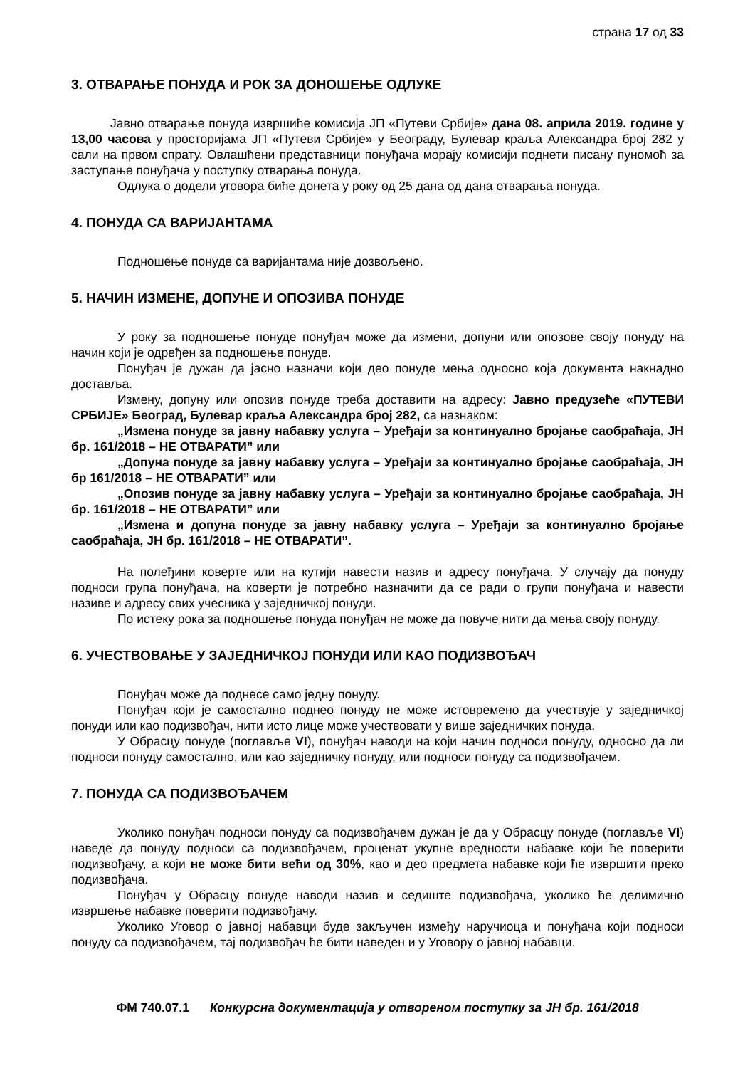страна 17 од 33
3. ОТВАРАЊЕ ПОНУДА И РОК ЗА ДОНОШЕЊЕ ОДЛУКЕ
Јавно отварање понуда извршиће комисија ЈП «Путеви Србије» дана 08. априла 2019. године у 13,00 часова у просторијама ЈП «Путеви Србије» у Београду, Булевар краља Александра број 282 у сали на првом спрату. Овлашћени представници понуђача морају комисији поднети писану пуномоћ за заступање понуђача у поступку отварања понуда.
Одлука о додели уговора биће донета у року од 25 дана од дана отварања понуда.
4. ПОНУДА СА ВАРИЈАНТАМА
Подношење понуде са варијантама није дозвољено.
5. НАЧИН ИЗМЕНЕ, ДОПУНЕ И ОПОЗИВА ПОНУДЕ
У року за подношење понуде понуђач може да измени, допуни или опозове своју понуду на начин који је одређен за подношење понуде.
Понуђач је дужан да јасно назначи који део понуде мења односно која документа накнадно доставља.
Измену, допуну или опозив понуде треба доставити на адресу: Јавно предузеће «ПУТЕВИ СРБИЈЕ» Београд, Булевар краља Александра број 282, са назнаком:
„Измена понуде за јавну набавку услуга – Уређаји за континуално бројање саобраћаја, ЈН бр. 161/2018 – НЕ ОТВАРАТИ” или
„Допуна понуде за јавну набавку услуга – Уређаји за континуално бројање саобраћаја, ЈН бр 161/2018 – НЕ ОТВАРАТИ” или
„Опозив понуде за јавну набавку услуга – Уређаји за континуално бројање саобраћаја, ЈН бр. 161/2018 – НЕ ОТВАРАТИ” или
„Измена и допуна понуде за јавну набавку услуга – Уређаји за континуално бројање саобраћаја, ЈН бр. 161/2018 – НЕ ОТВАРАТИ”.
На полеђини коверте или на кутији навести назив и адресу понуђача. У случају да понуду подноси група понуђача, на коверти је потребно назначити да се ради о групи понуђача и навести називе и адресу свих учесника у заједничкој понуди.
По истеку рока за подношење понуда понуђач не може да повуче нити да мења своју понуду.
6. УЧЕСТВОВАЊЕ У ЗАЈЕДНИЧКОЈ ПОНУДИ ИЛИ КАО ПОДИЗВОЂАЧ
Понуђач може да поднесе само једну понуду.
Понуђач који је самостално поднео понуду не може истовремено да учествује у заједничкој понуди или као подизвођач, нити исто лице може учествовати у више заједничких понуда.
У Обрасцу понуде (поглавље VI), понуђач наводи на који начин подноси понуду, односно да ли подноси понуду самостално, или као заједничку понуду, или подноси понуду са подизвођачем.
7. ПОНУДА СА ПОДИЗВОЂАЧЕМ
Уколико понуђач подноси понуду са подизвођачем дужан је да у Обрасцу понуде (поглавље VI) наведе да понуду подноси са подизвођачем, проценат укупне вредности набавке који ће поверити подизвођачу, а који не може бити већи од 30%, као и део предмета набавке који ће извршити преко подизвођача.
Понуђач у Обрасцу понуде наводи назив и седиште подизвођача, уколико ће делимично извршење набавке поверити подизвођачу.
Уколико Уговор о јавној набавци буде закључен између наручиоца и понуђача који подноси понуду са подизвођачем, тај подизвођач ће бити наведен и у Уговору о јавној набавци.
ФМ 740.07.1 Конкурсна документација у отвореном поступку за ЈН бр. 161/2018